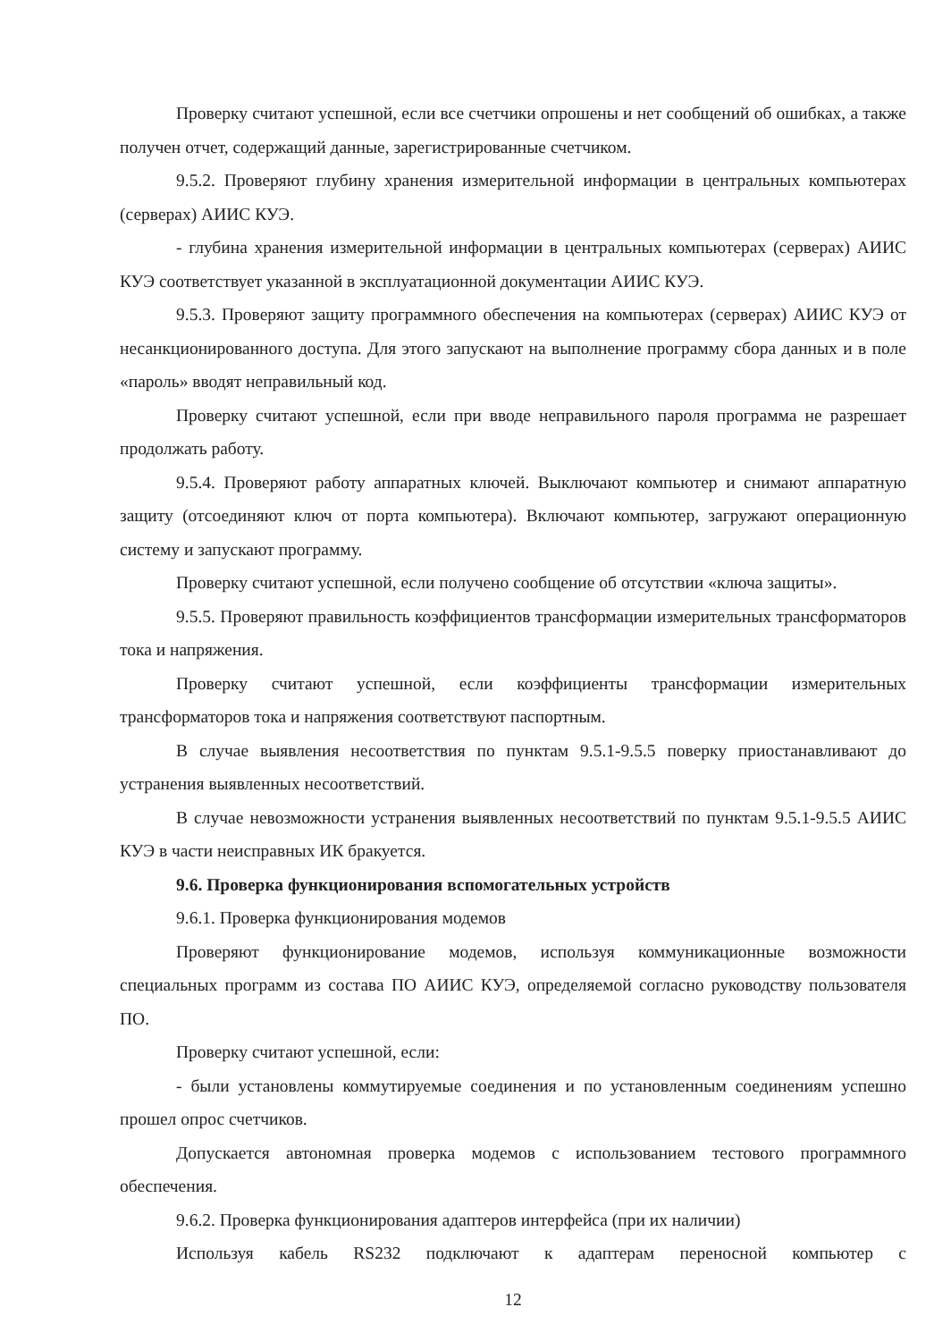Проверку считают успешной, если все счетчики опрошены и нет сообщений об ошибках, а также получен отчет, содержащий данные, зарегистрированные счетчиком.
9.5.2. Проверяют глубину хранения измерительной информации в центральных компьютерах (серверах) АИИС КУЭ.
- глубина хранения измерительной информации в центральных компьютерах (серверах) АИИС КУЭ соответствует указанной в эксплуатационной документации АИИС КУЭ.
9.5.3. Проверяют защиту программного обеспечения на компьютерах (серверах) АИИС КУЭ от несанкционированного доступа. Для этого запускают на выполнение программу сбора данных и в поле «пароль» вводят неправильный код.
Проверку считают успешной, если при вводе неправильного пароля программа не разрешает продолжать работу.
9.5.4. Проверяют работу аппаратных ключей. Выключают компьютер и снимают аппаратную защиту (отсоединяют ключ от порта компьютера). Включают компьютер, загружают операционную систему и запускают программу.
Проверку считают успешной, если получено сообщение об отсутствии «ключа защиты».
9.5.5. Проверяют правильность коэффициентов трансформации измерительных трансформаторов тока и напряжения.
Проверку считают успешной, если коэффициенты трансформации измерительных трансформаторов тока и напряжения соответствуют паспортным.
В случае выявления несоответствия по пунктам 9.5.1-9.5.5 поверку приостанавливают до устранения выявленных несоответствий.
В случае невозможности устранения выявленных несоответствий по пунктам 9.5.1-9.5.5 АИИС КУЭ в части неисправных ИК бракуется.
9.6. Проверка функционирования вспомогательных устройств
9.6.1. Проверка функционирования модемов
Проверяют функционирование модемов, используя коммуникационные возможности специальных программ из состава ПО АИИС КУЭ, определяемой согласно руководству пользователя ПО.
Проверку считают успешной, если:
- были установлены коммутируемые соединения и по установленным соединениям успешно прошел опрос счетчиков.
Допускается автономная проверка модемов с использованием тестового программного обеспечения.
9.6.2. Проверка функционирования адаптеров интерфейса (при их наличии)
Используя кабель RS232 подключают к адаптерам переносной компьютер с
12